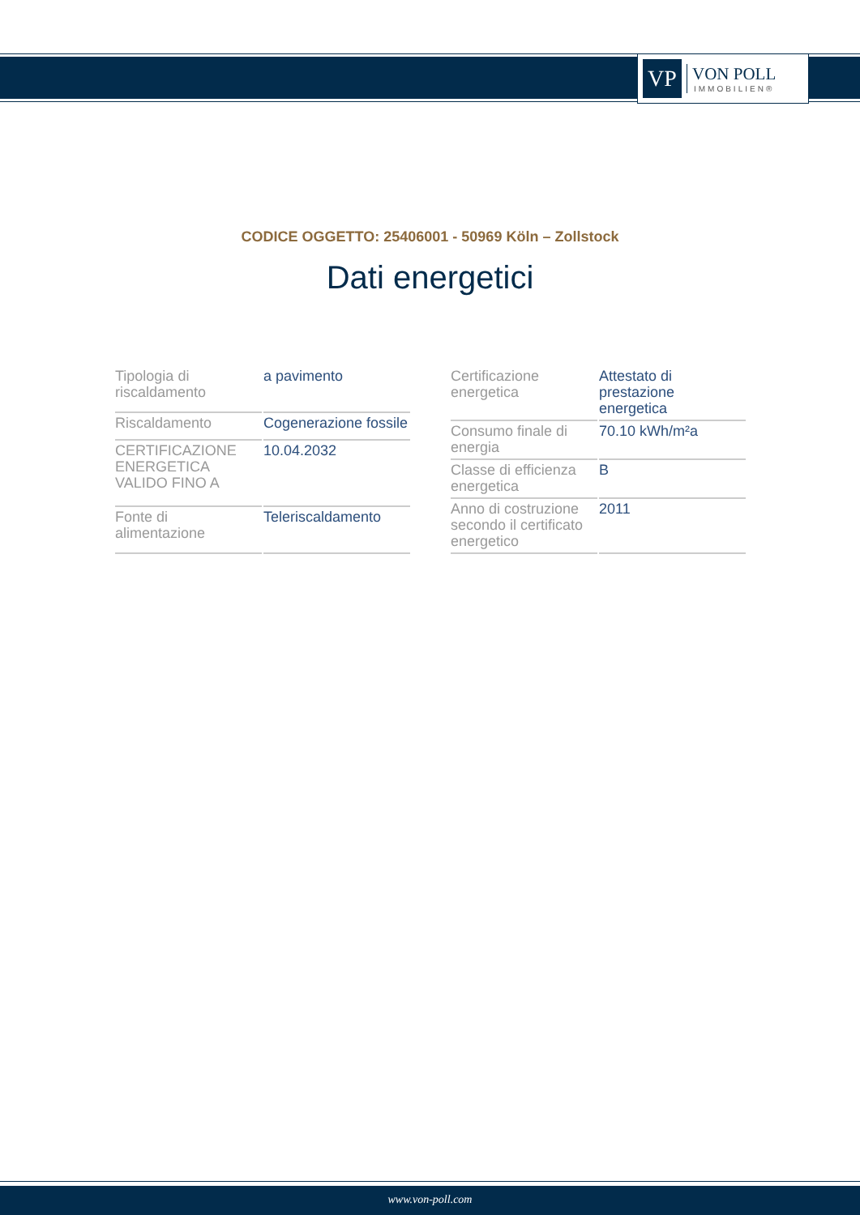VP
VON POLL
IMMOBILIEN®
CODICE OGGETTO: 25406001 - 50969 Köln – Zollstock
Dati energetici
| Tipologia di riscaldamento | a pavimento |
| Riscaldamento | Cogenerazione fossile |
| CERTIFICAZIONE ENERGETICA VALIDO FINO A | 10.04.2032 |
| Fonte di alimentazione | Teleriscaldamento |
| Certificazione energetica | Attestato di prestazione energetica |
| Consumo finale di energia | 70.10 kWh/m²a |
| Classe di efficienza energetica | B |
| Anno di costruzione secondo il certificato energetico | 2011 |
www.von-poll.com